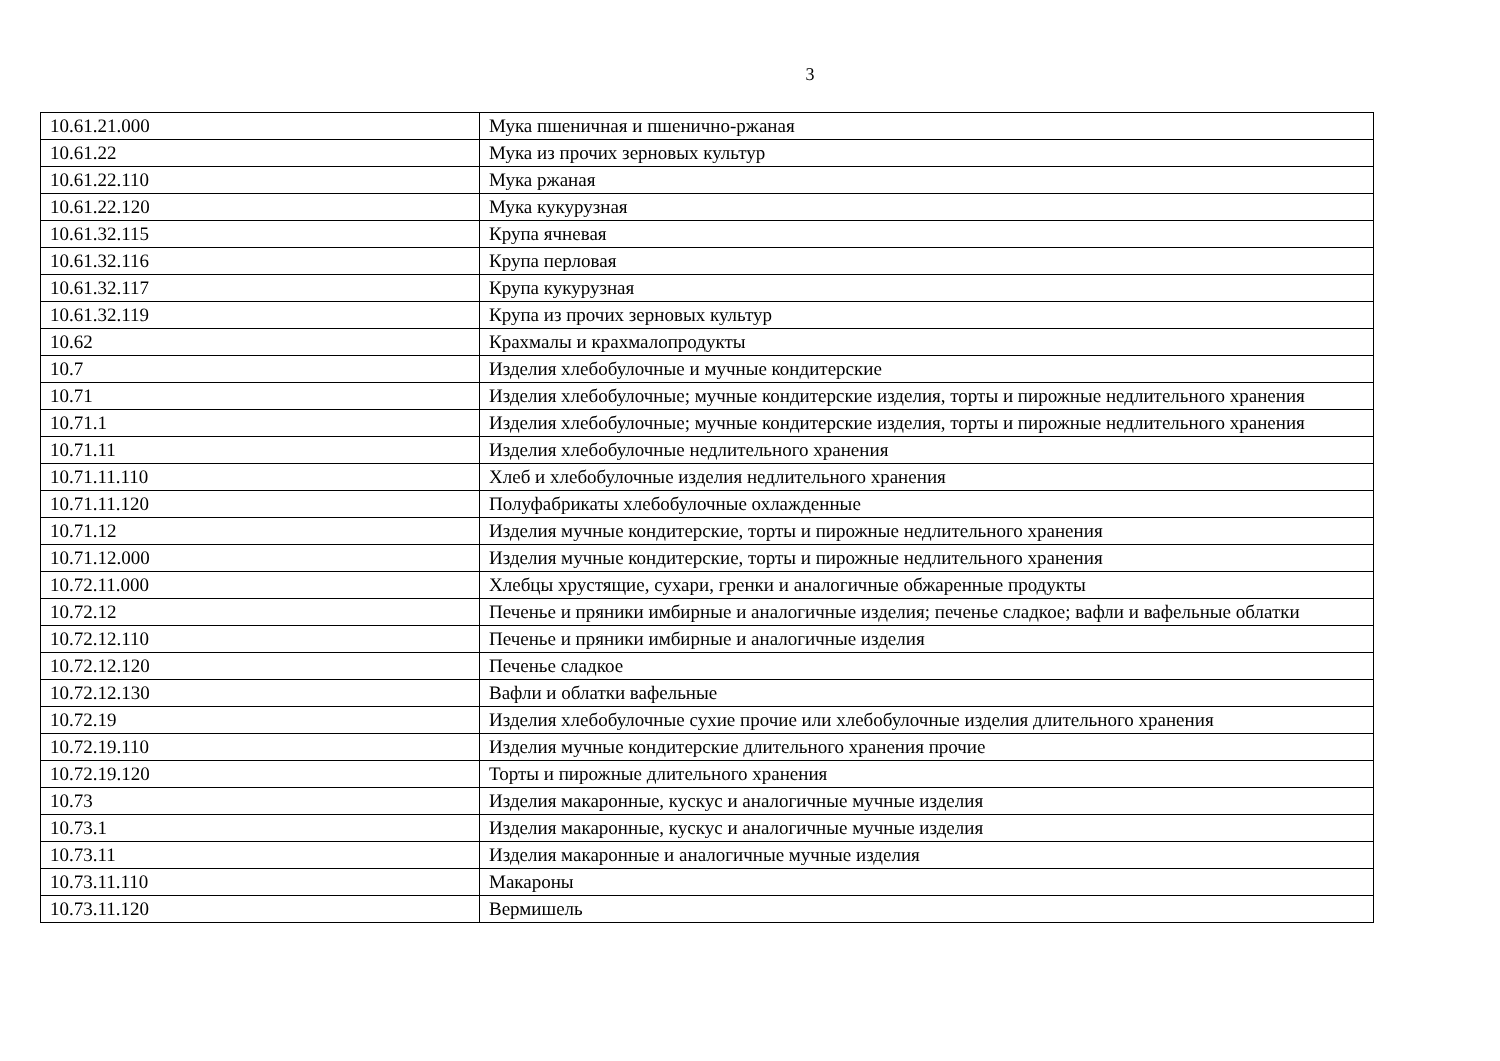3
| 10.61.21.000 | Мука пшеничная и пшенично-ржаная |
| 10.61.22 | Мука из прочих зерновых культур |
| 10.61.22.110 | Мука ржаная |
| 10.61.22.120 | Мука кукурузная |
| 10.61.32.115 | Крупа ячневая |
| 10.61.32.116 | Крупа перловая |
| 10.61.32.117 | Крупа кукурузная |
| 10.61.32.119 | Крупа из прочих зерновых культур |
| 10.62 | Крахмалы и крахмалопродукты |
| 10.7 | Изделия хлебобулочные и мучные кондитерские |
| 10.71 | Изделия хлебобулочные; мучные кондитерские изделия, торты и пирожные недлительного хранения |
| 10.71.1 | Изделия хлебобулочные; мучные кондитерские изделия, торты и пирожные недлительного хранения |
| 10.71.11 | Изделия хлебобулочные недлительного хранения |
| 10.71.11.110 | Хлеб и хлебобулочные изделия недлительного хранения |
| 10.71.11.120 | Полуфабрикаты хлебобулочные охлажденные |
| 10.71.12 | Изделия мучные кондитерские, торты и пирожные недлительного хранения |
| 10.71.12.000 | Изделия мучные кондитерские, торты и пирожные недлительного хранения |
| 10.72.11.000 | Хлебцы хрустящие, сухари, гренки и аналогичные обжаренные продукты |
| 10.72.12 | Печенье и пряники имбирные и аналогичные изделия; печенье сладкое; вафли и вафельные облатки |
| 10.72.12.110 | Печенье и пряники имбирные и аналогичные изделия |
| 10.72.12.120 | Печенье сладкое |
| 10.72.12.130 | Вафли и облатки вафельные |
| 10.72.19 | Изделия хлебобулочные сухие прочие или хлебобулочные изделия длительного хранения |
| 10.72.19.110 | Изделия мучные кондитерские длительного хранения прочие |
| 10.72.19.120 | Торты и пирожные длительного хранения |
| 10.73 | Изделия макаронные, кускус и аналогичные мучные изделия |
| 10.73.1 | Изделия макаронные, кускус и аналогичные мучные изделия |
| 10.73.11 | Изделия макаронные и аналогичные мучные изделия |
| 10.73.11.110 | Макароны |
| 10.73.11.120 | Вермишель |